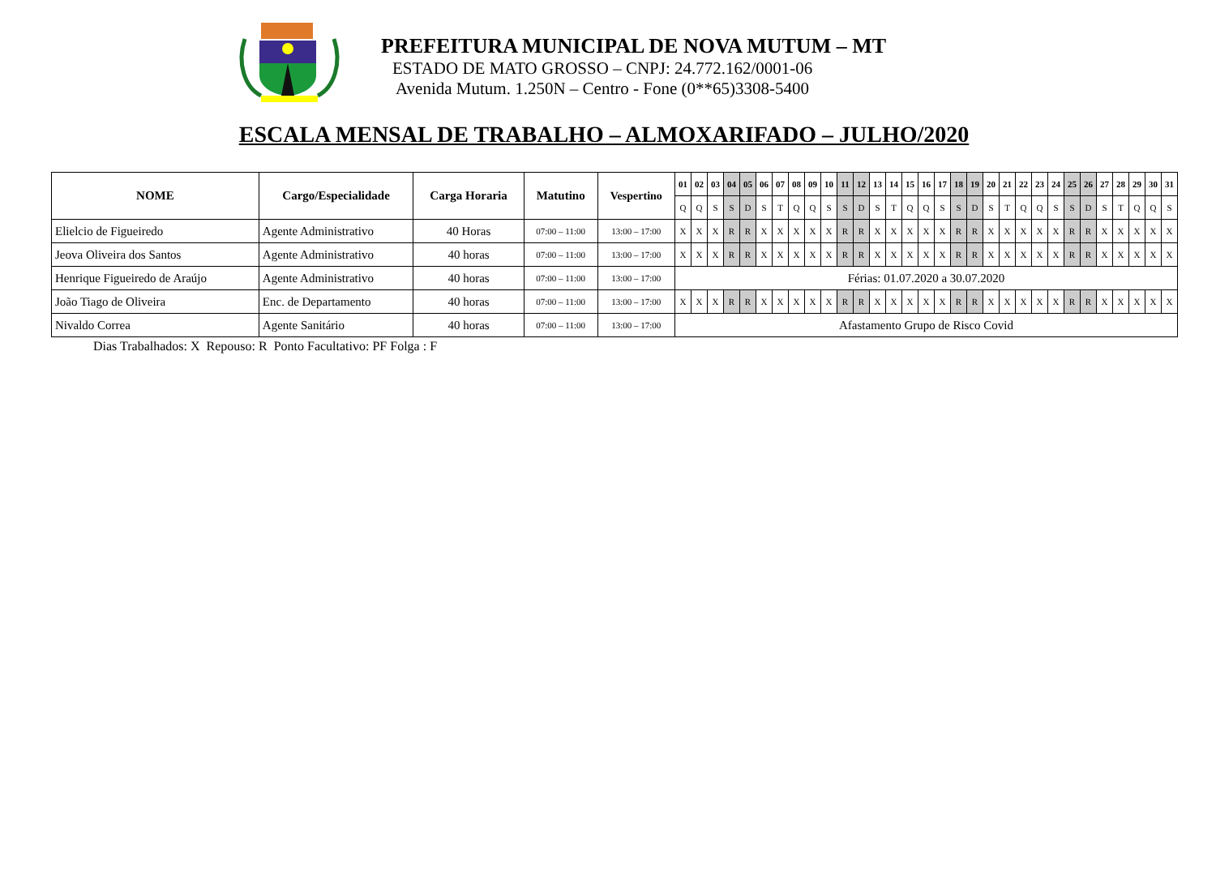PREFEITURA MUNICIPAL DE NOVA MUTUM – MT
ESTADO DE MATO GROSSO – CNPJ: 24.772.162/0001-06
Avenida Mutum. 1.250N – Centro - Fone (0**65)3308-5400
ESCALA MENSAL DE TRABALHO – ALMOXARIFADO – JULHO/2020
| NOME | Cargo/Especialidade | Carga Horaria | Matutino | Vespertino | 01 | 02 | 03 | 04 | 05 | 06 | 07 | 08 | 09 | 10 | 11 | 12 | 13 | 14 | 15 | 16 | 17 | 18 | 19 | 20 | 21 | 22 | 23 | 24 | 25 | 26 | 27 | 28 | 29 | 30 | 31 |
| --- | --- | --- | --- | --- | --- | --- | --- | --- | --- | --- | --- | --- | --- | --- | --- | --- | --- | --- | --- | --- | --- | --- | --- | --- | --- | --- | --- | --- | --- | --- | --- | --- | --- | --- | --- |
| | | | | | Q | Q | S | S | D | S | T | Q | Q | S | S | D | S | T | Q | Q | S | S | D | S | T | Q | Q | S | S | D | S | T | Q | Q | S |
| Elielcio de Figueiredo | Agente Administrativo | 40 Horas | 07:00 – 11:00 | 13:00 – 17:00 | X | X | X | R | R | X | X | X | X | X | R | R | X | X | X | X | X | R | R | X | X | X | X | X | R | R | X | X | X | X | X |
| Jeova Oliveira dos Santos | Agente Administrativo | 40 horas | 07:00 – 11:00 | 13:00 – 17:00 | X | X | X | R | R | X | X | X | X | X | R | R | X | X | X | X | X | R | R | X | X | X | X | X | R | R | X | X | X | X | X |
| Henrique Figueiredo de Araújo | Agente Administrativo | 40 horas | 07:00 – 11:00 | 13:00 – 17:00 | Férias: 01.07.2020 a 30.07.2020 | | | | | | | | | | | | | | | | | | | | | | | | | | | | | | |
| João Tiago de Oliveira | Enc. de Departamento | 40 horas | 07:00 – 11:00 | 13:00 – 17:00 | X | X | X | R | R | X | X | X | X | X | R | R | X | X | X | X | X | R | R | X | X | X | X | X | R | R | X | X | X | X | X |
| Nivaldo Correa | Agente Sanitário | 40 horas | 07:00 – 11:00 | 13:00 – 17:00 | Afastamento Grupo de Risco Covid | | | | | | | | | | | | | | | | | | | | | | | | | | | | | | |
Dias Trabalhados: X Repouso: R Ponto Facultativo: PF Folga : F